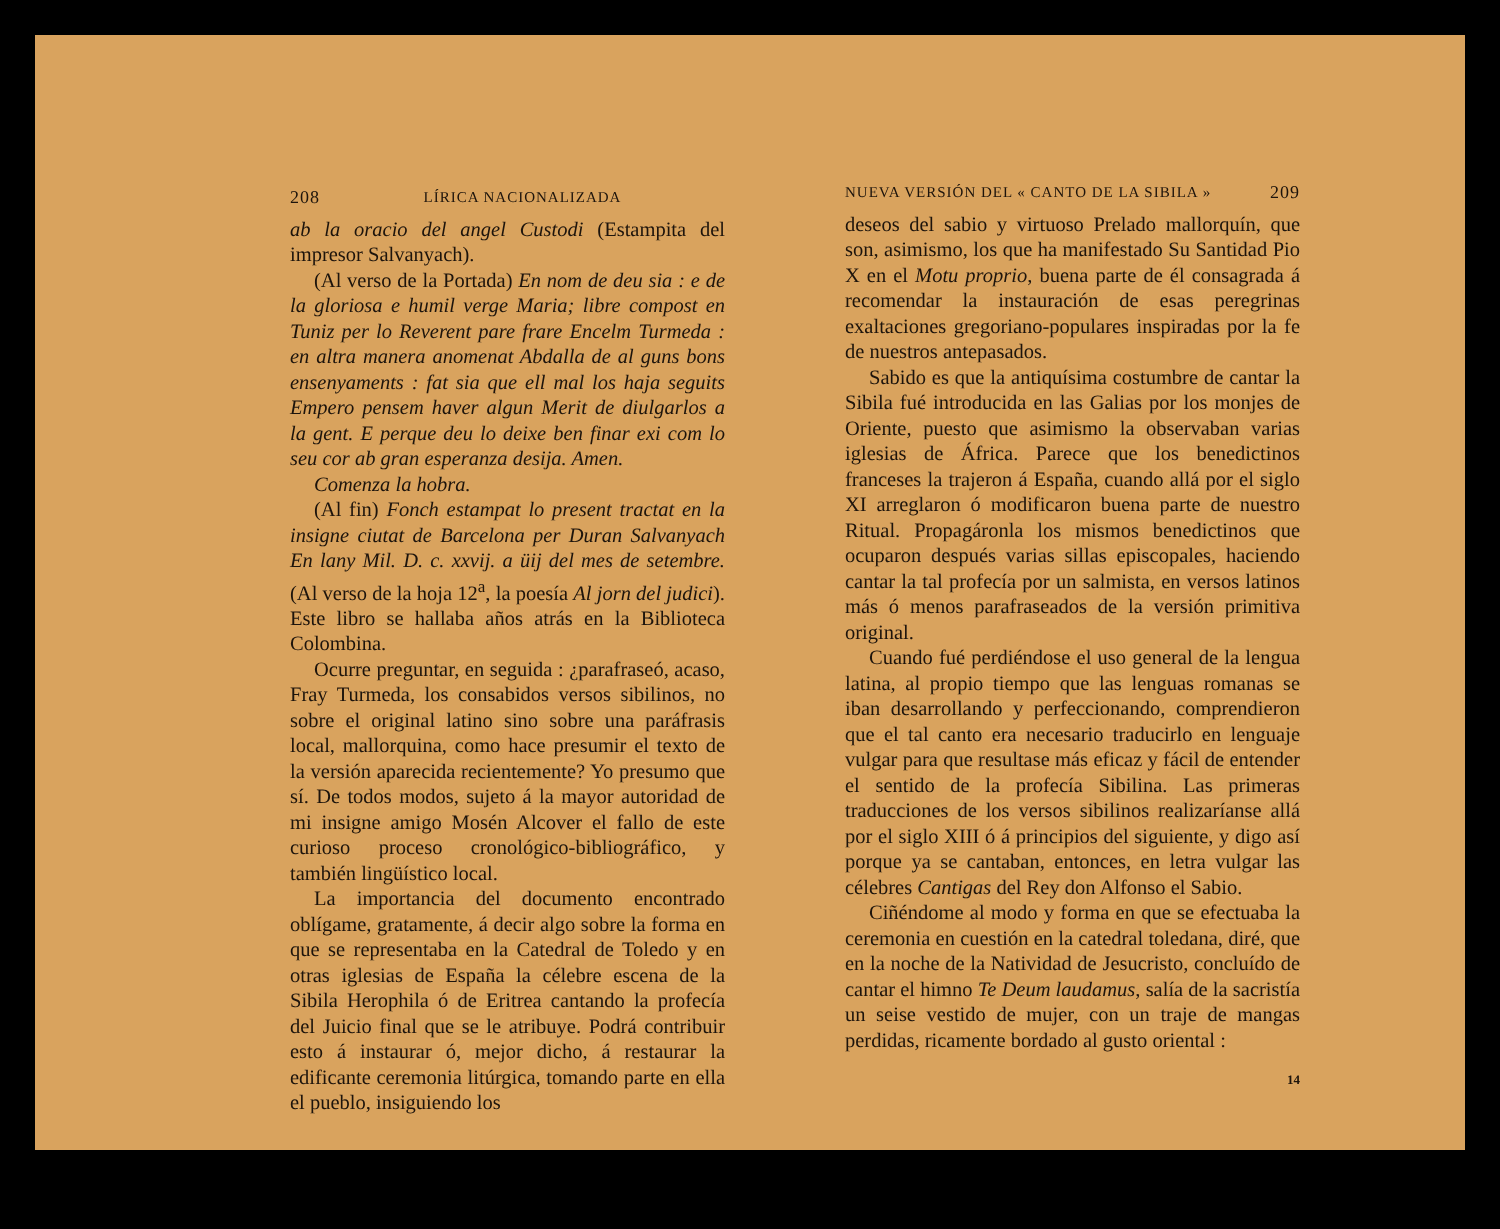208 LÍRICA NACIONALIZADA
ab la oracio del angel Custodi (Estampita del impresor Salvanyach).
(Al verso de la Portada) En nom de deu sia : e de la gloriosa e humil verge Maria; libre compost en Tuniz per lo Reverent pare frare Encelm Turmeda : en altra manera anomenat Abdalla de al guns bons ensenyaments : fat sia que ell mal los haja seguits Empero pensem haver algun Merit de diulgarlos a la gent. E perque deu lo deixe ben finar exi com lo seu cor ab gran esperanza desija. Amen.
Comenza la hobra.
(Al fin) Fonch estampat lo present tractat en la insigne ciutat de Barcelona per Duran Salvanyach En lany Mil. D. c. xxvij. a üij del mes de setembre. (Al verso de la hoja 12<sup>a</sup>, la poesía Al jorn del judici). Este libro se hallaba años atrás en la Biblioteca Colombina.
Ocurre preguntar, en seguida : ¿parafraseó, acaso, Fray Turmeda, los consabidos versos sibilinos, no sobre el original latino sino sobre una paráfrasis local, mallorquina, como hace presumir el texto de la versión aparecida recientemente? Yo presumo que sí. De todos modos, sujeto á la mayor autoridad de mi insigne amigo Mosén Alcover el fallo de este curioso proceso cronológico-bibliográfico, y también lingüístico local.
La importancia del documento encontrado oblígame, gratamente, á decir algo sobre la forma en que se representaba en la Catedral de Toledo y en otras iglesias de España la célebre escena de la Sibila Herophila ó de Eritrea cantando la profecía del Juicio final que se le atribuye. Podrá contribuir esto á instaurar ó, mejor dicho, á restaurar la edificante ceremonia litúrgica, tomando parte en ella el pueblo, insiguiendo los
NUEVA VERSIÓN DEL « CANTO DE LA SIBILA » 209
deseos del sabio y virtuoso Prelado mallorquín, que son, asimismo, los que ha manifestado Su Santidad Pio X en el Motu proprio, buena parte de él consagrada á recomendar la instauración de esas peregrinas exaltaciones gregoriano-populares inspiradas por la fe de nuestros antepasados.
Sabido es que la antiquísima costumbre de cantar la Sibila fué introducida en las Galias por los monjes de Oriente, puesto que asimismo la observaban varias iglesias de África. Parece que los benedictinos franceses la trajeron á España, cuando allá por el siglo XI arreglaron ó modificaron buena parte de nuestro Ritual. Propagáronla los mismos benedictinos que ocuparon después varias sillas episcopales, haciendo cantar la tal profecía por un salmista, en versos latinos más ó menos parafraseados de la versión primitiva original.
Cuando fué perdiéndose el uso general de la lengua latina, al propio tiempo que las lenguas romanas se iban desarrollando y perfeccionando, comprendieron que el tal canto era necesario traducirlo en lenguaje vulgar para que resultase más eficaz y fácil de entender el sentido de la profecía Sibilina. Las primeras traducciones de los versos sibilinos realizaríanse allá por el siglo XIII ó á principios del siguiente, y digo así porque ya se cantaban, entonces, en letra vulgar las célebres Cantigas del Rey don Alfonso el Sabio.
Ciñéndome al modo y forma en que se efectuaba la ceremonia en cuestión en la catedral toledana, diré, que en la noche de la Natividad de Jesucristo, concluído de cantar el himno Te Deum laudamus, salía de la sacristía un seise vestido de mujer, con un traje de mangas perdidas, ricamente bordado al gusto oriental :
14